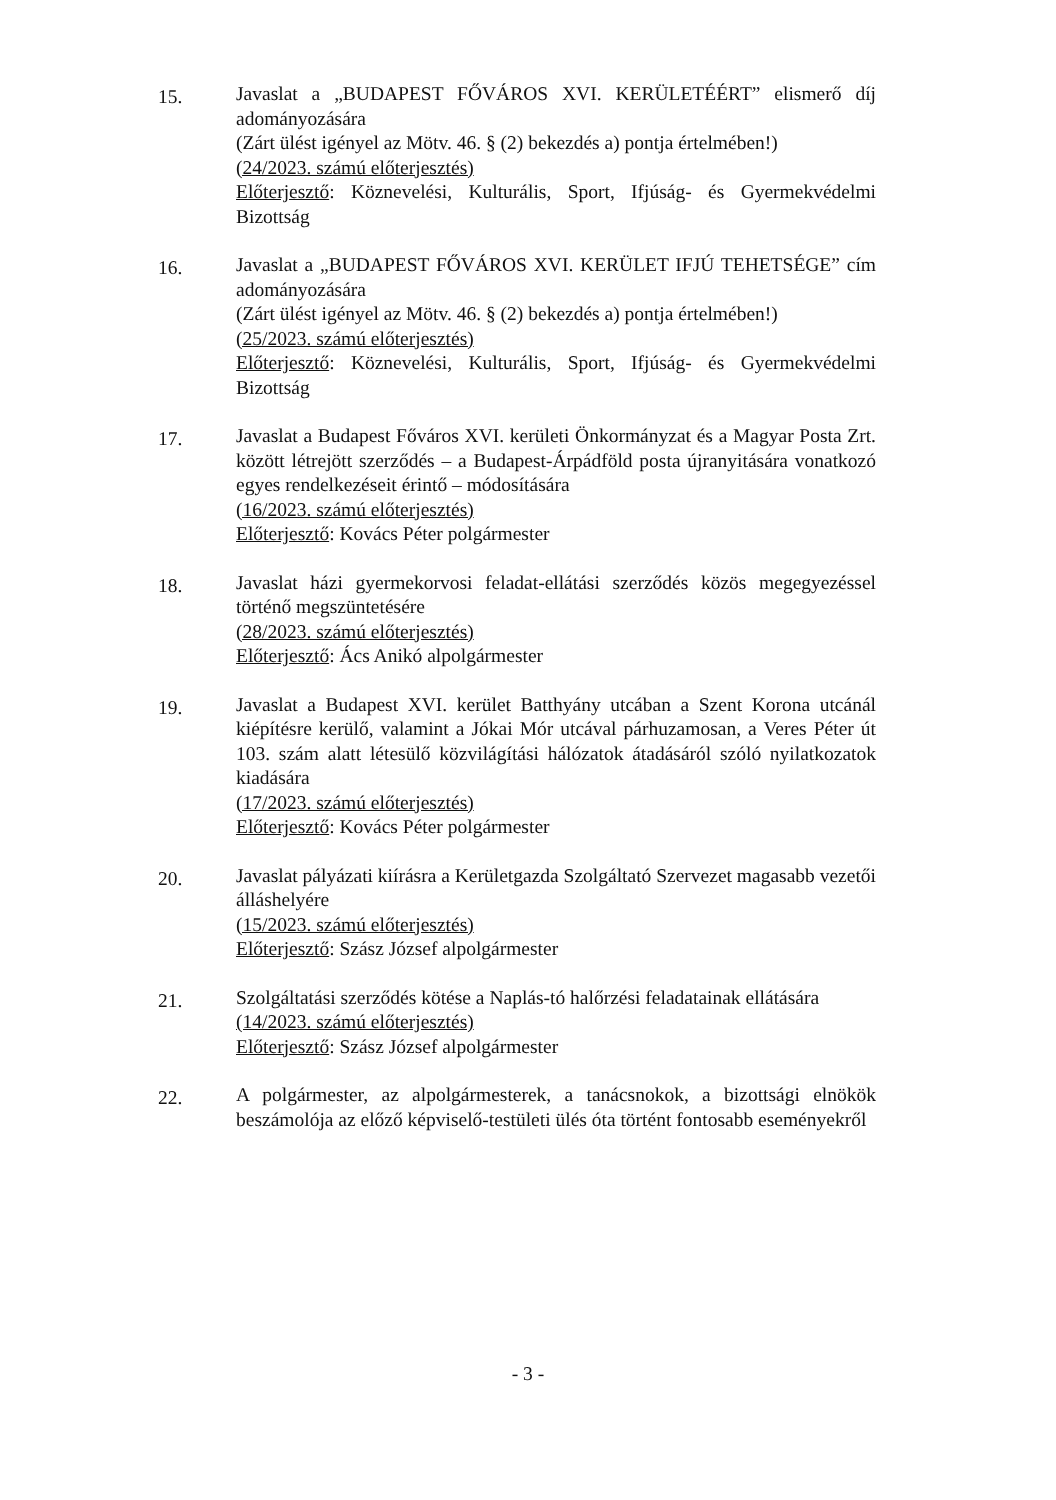15.
Javaslat a „BUDAPEST FŐVÁROS XVI. KERÜLETÉÉRT” elismerő díj adományozására
(Zárt ülést igényel az Mötv. 46. § (2) bekezdés a) pontja értelmében!)
(24/2023. számú előterjesztés)
Előterjesztő: Köznevelési, Kulturális, Sport, Ifjúság- és Gyermekvédelmi Bizottság
16.
Javaslat a „BUDAPEST FŐVÁROS XVI. KERÜLET IFJÚ TEHETSÉGE” cím adományozására
(Zárt ülést igényel az Mötv. 46. § (2) bekezdés a) pontja értelmében!)
(25/2023. számú előterjesztés)
Előterjesztő: Köznevelési, Kulturális, Sport, Ifjúság- és Gyermekvédelmi Bizottság
17.
Javaslat a Budapest Főváros XVI. kerületi Önkormányzat és a Magyar Posta Zrt. között létrejött szerződés – a Budapest-Árpádföld posta újranyitására vonatkozó egyes rendelkezéseit érintő – módosítására
(16/2023. számú előterjesztés)
Előterjesztő: Kovács Péter polgármester
18.
Javaslat házi gyermekorvosi feladat-ellátási szerződés közös megegyezéssel történő megszüntetésére
(28/2023. számú előterjesztés)
Előterjesztő: Ács Anikó alpolgármester
19.
Javaslat a Budapest XVI. kerület Batthyány utcában a Szent Korona utcánál kiépítésre kerülő, valamint a Jókai Mór utcával párhuzamosan, a Veres Péter út 103. szám alatt létesülő közvilágítási hálózatok átadásáról szóló nyilatkozatok kiadására
(17/2023. számú előterjesztés)
Előterjesztő: Kovács Péter polgármester
20.
Javaslat pályázati kiírásra a Kerületgazda Szolgáltató Szervezet magasabb vezetői álláshelyére
(15/2023. számú előterjesztés)
Előterjesztő: Szász József alpolgármester
21.
Szolgáltatási szerződés kötése a Naplás-tó halőrzési feladatainak ellátására
(14/2023. számú előterjesztés)
Előterjesztő: Szász József alpolgármester
22.
A polgármester, az alpolgármesterek, a tanácsnokok, a bizottsági elnökök beszámolója az előző képviselő-testületi ülés óta történt fontosabb eseményekről
- 3 -